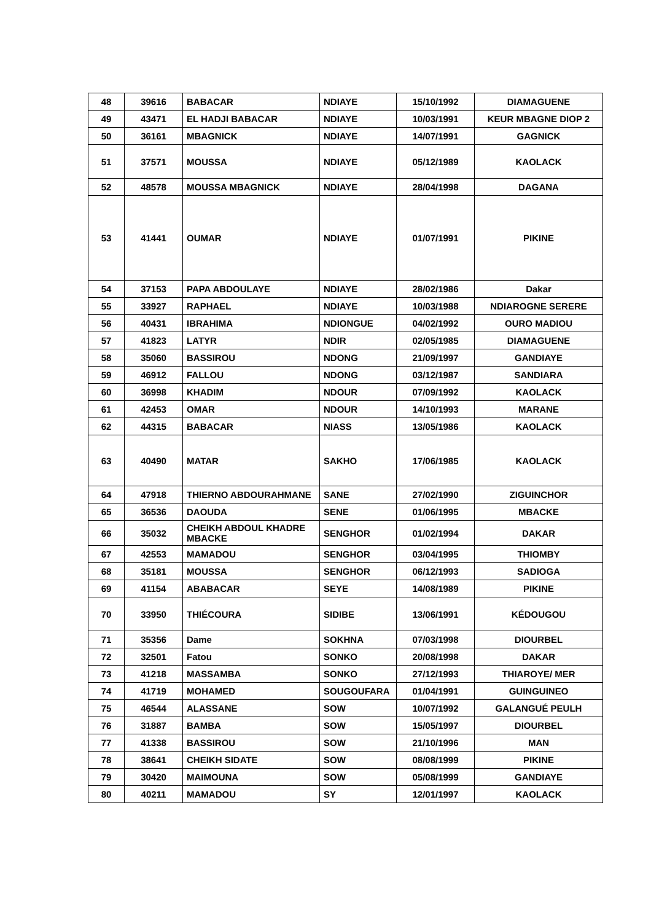| 48 | 39616 | BABACAR | NDIAYE | 15/10/1992 | DIAMAGUENE |
| 49 | 43471 | EL HADJI BABACAR | NDIAYE | 10/03/1991 | KEUR MBAGNE DIOP 2 |
| 50 | 36161 | MBAGNICK | NDIAYE | 14/07/1991 | GAGNICK |
| 51 | 37571 | MOUSSA | NDIAYE | 05/12/1989 | KAOLACK |
| 52 | 48578 | MOUSSA MBAGNICK | NDIAYE | 28/04/1998 | DAGANA |
| 53 | 41441 | OUMAR | NDIAYE | 01/07/1991 | PIKINE |
| 54 | 37153 | PAPA ABDOULAYE | NDIAYE | 28/02/1986 | Dakar |
| 55 | 33927 | RAPHAEL | NDIAYE | 10/03/1988 | NDIAROGNE SERERE |
| 56 | 40431 | IBRAHIMA | NDIONGUE | 04/02/1992 | OURO MADIOU |
| 57 | 41823 | LATYR | NDIR | 02/05/1985 | DIAMAGUENE |
| 58 | 35060 | BASSIROU | NDONG | 21/09/1997 | GANDIAYE |
| 59 | 46912 | FALLOU | NDONG | 03/12/1987 | SANDIARA |
| 60 | 36998 | KHADIM | NDOUR | 07/09/1992 | KAOLACK |
| 61 | 42453 | OMAR | NDOUR | 14/10/1993 | MARANE |
| 62 | 44315 | BABACAR | NIASS | 13/05/1986 | KAOLACK |
| 63 | 40490 | MATAR | SAKHO | 17/06/1985 | KAOLACK |
| 64 | 47918 | THIERNO ABDOURAHMANE | SANE | 27/02/1990 | ZIGUINCHOR |
| 65 | 36536 | DAOUDA | SENE | 01/06/1995 | MBACKE |
| 66 | 35032 | CHEIKH ABDOUL KHADRE MBACKE | SENGHOR | 01/02/1994 | DAKAR |
| 67 | 42553 | MAMADOU | SENGHOR | 03/04/1995 | THIOMBY |
| 68 | 35181 | MOUSSA | SENGHOR | 06/12/1993 | SADIOGA |
| 69 | 41154 | ABABACAR | SEYE | 14/08/1989 | PIKINE |
| 70 | 33950 | THIÉCOURA | SIDIBE | 13/06/1991 | KÉDOUGOU |
| 71 | 35356 | Dame | SOKHNA | 07/03/1998 | DIOURBEL |
| 72 | 32501 | Fatou | SONKO | 20/08/1998 | DAKAR |
| 73 | 41218 | MASSAMBA | SONKO | 27/12/1993 | THIAROYE/ MER |
| 74 | 41719 | MOHAMED | SOUGOUFARA | 01/04/1991 | GUINGUINEO |
| 75 | 46544 | ALASSANE | SOW | 10/07/1992 | GALANGUÉ PEULH |
| 76 | 31887 | BAMBA | SOW | 15/05/1997 | DIOURBEL |
| 77 | 41338 | BASSIROU | SOW | 21/10/1996 | MAN |
| 78 | 38641 | CHEIKH SIDATE | SOW | 08/08/1999 | PIKINE |
| 79 | 30420 | MAIMOUNA | SOW | 05/08/1999 | GANDIAYE |
| 80 | 40211 | MAMADOU | SY | 12/01/1997 | KAOLACK |